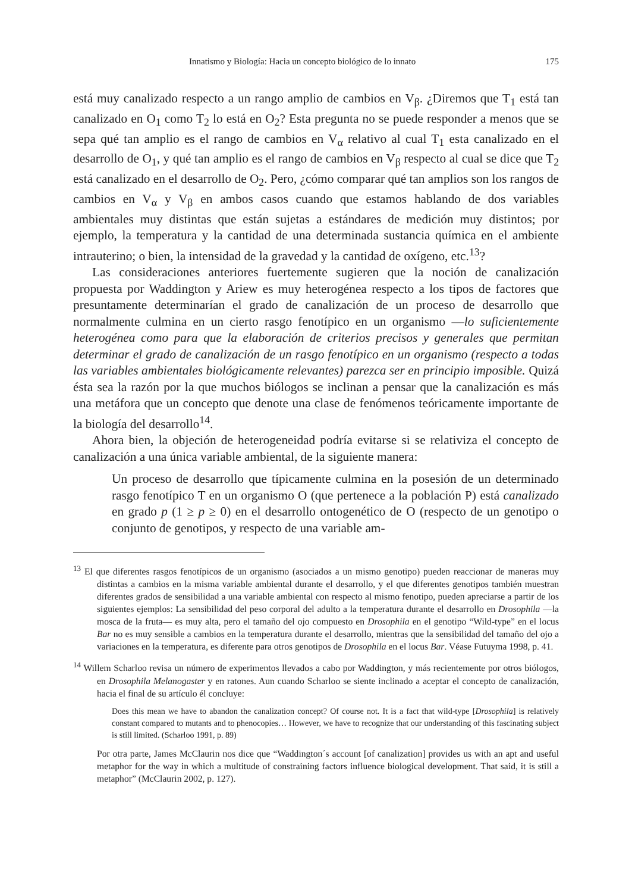Innatismo y Biología: Hacia un concepto biológico de lo innato 175
está muy canalizado respecto a un rango amplio de cambios en V<sub>β</sub>. ¿Diremos que T<sub>1</sub> está tan canalizado en O<sub>1</sub> como T<sub>2</sub> lo está en O<sub>2</sub>? Esta pregunta no se puede responder a menos que se sepa qué tan amplio es el rango de cambios en V<sub>α</sub> relativo al cual T<sub>1</sub> esta canalizado en el desarrollo de O<sub>1</sub>, y qué tan amplio es el rango de cambios en V<sub>β</sub> respecto al cual se dice que T<sub>2</sub> está canalizado en el desarrollo de O<sub>2</sub>. Pero, ¿cómo comparar qué tan amplios son los rangos de cambios en V<sub>α</sub> y V<sub>β</sub> en ambos casos cuando que estamos hablando de dos variables ambientales muy distintas que están sujetas a estándares de medición muy distintos; por ejemplo, la temperatura y la cantidad de una determinada sustancia química en el ambiente intrauterino; o bien, la intensidad de la gravedad y la cantidad de oxígeno, etc.<sup>13</sup>?
Las consideraciones anteriores fuertemente sugieren que la noción de canalización propuesta por Waddington y Ariew es muy heterogénea respecto a los tipos de factores que presuntamente determinarían el grado de canalización de un proceso de desarrollo que normalmente culmina en un cierto rasgo fenotípico en un organismo —lo suficientemente heterogénea como para que la elaboración de criterios precisos y generales que permitan determinar el grado de canalización de un rasgo fenotípico en un organismo (respecto a todas las variables ambientales biológicamente relevantes) parezca ser en principio imposible. Quizá ésta sea la razón por la que muchos biólogos se inclinan a pensar que la canalización es más una metáfora que un concepto que denote una clase de fenómenos teóricamente importante de la biología del desarrollo<sup>14</sup>.
Ahora bien, la objeción de heterogeneidad podría evitarse si se relativiza el concepto de canalización a una única variable ambiental, de la siguiente manera:
Un proceso de desarrollo que típicamente culmina en la posesión de un determinado rasgo fenotípico T en un organismo O (que pertenece a la población P) está canalizado en grado p (1 ≥ p ≥ 0) en el desarrollo ontogenético de O (respecto de un genotipo o conjunto de genotipos, y respecto de una variable am-
<sup>13</sup> El que diferentes rasgos fenotípicos de un organismo (asociados a un mismo genotipo) pueden reaccionar de maneras muy distintas a cambios en la misma variable ambiental durante el desarrollo, y el que diferentes genotipos también muestran diferentes grados de sensibilidad a una variable ambiental con respecto al mismo fenotipo, pueden apreciarse a partir de los siguientes ejemplos: La sensibilidad del peso corporal del adulto a la temperatura durante el desarrollo en Drosophila —la mosca de la fruta— es muy alta, pero el tamaño del ojo compuesto en Drosophila en el genotipo “Wild-type” en el locus Bar no es muy sensible a cambios en la temperatura durante el desarrollo, mientras que la sensibilidad del tamaño del ojo a variaciones en la temperatura, es diferente para otros genotipos de Drosophila en el locus Bar. Véase Futuyma 1998, p. 41.
<sup>14</sup> Willem Scharloo revisa un número de experimentos llevados a cabo por Waddington, y más recientemente por otros biólogos, en Drosophila Melanogaster y en ratones. Aun cuando Scharloo se siente inclinado a aceptar el concepto de canalización, hacia el final de su artículo él concluye:
Does this mean we have to abandon the canalization concept? Of course not. It is a fact that wild-type [Drosophila] is relatively constant compared to mutants and to phenocopies… However, we have to recognize that our understanding of this fascinating subject is still limited. (Scharloo 1991, p. 89)
Por otra parte, James McClaurin nos dice que “Waddington´s account [of canalization] provides us with an apt and useful metaphor for the way in which a multitude of constraining factors influence biological development. That said, it is still a metaphor” (McClaurin 2002, p. 127).